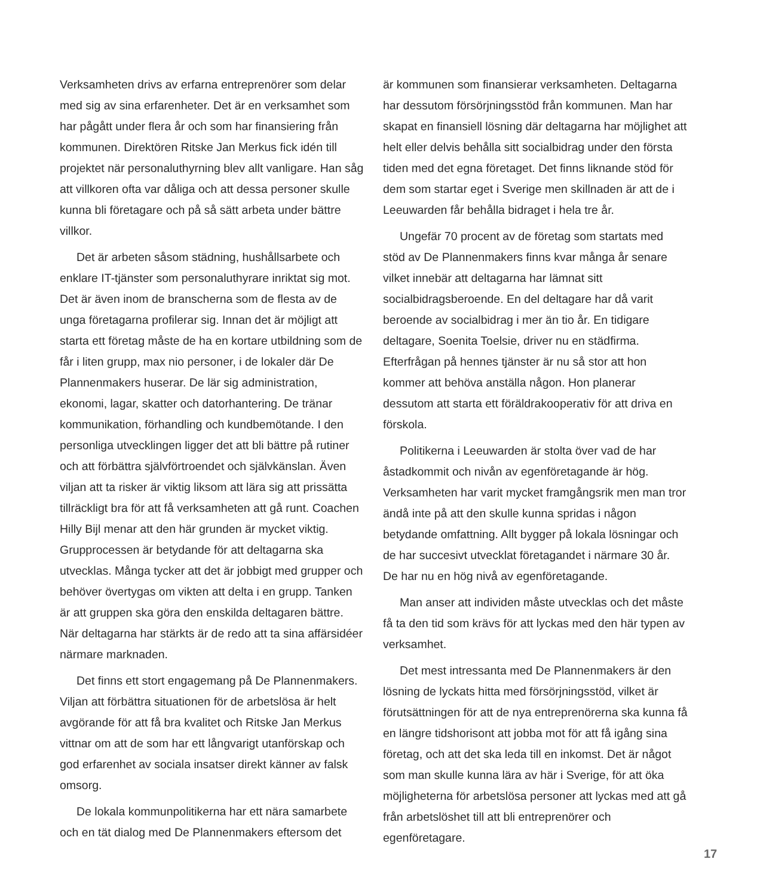Verksamheten drivs av erfarna entreprenörer som delar med sig av sina erfarenheter. Det är en verksamhet som har pågått under flera år och som har finansiering från kommunen. Direktören Ritske Jan Merkus fick idén till projektet när personaluthyrning blev allt vanligare. Han såg att villkoren ofta var dåliga och att dessa personer skulle kunna bli företagare och på så sätt arbeta under bättre villkor.
Det är arbeten såsom städning, hushållsarbete och enklare IT-tjänster som personaluthyrare inriktat sig mot. Det är även inom de branscherna som de flesta av de unga företagarna profilerar sig. Innan det är möjligt att starta ett företag måste de ha en kortare utbildning som de får i liten grupp, max nio personer, i de lokaler där De Plannenmakers huserar. De lär sig administration, ekonomi, lagar, skatter och datorhantering. De tränar kommunikation, förhandling och kundbemötande. I den personliga utvecklingen ligger det att bli bättre på rutiner och att förbättra självförtroendet och självkänslan. Även viljan att ta risker är viktig liksom att lära sig att prissätta tillräckligt bra för att få verksamheten att gå runt. Coachen Hilly Bijl menar att den här grunden är mycket viktig. Grupprocessen är betydande för att deltagarna ska utvecklas. Många tycker att det är jobbigt med grupper och behöver övertygas om vikten att delta i en grupp. Tanken är att gruppen ska göra den enskilda deltagaren bättre. När deltagarna har stärkts är de redo att ta sina affärsidéer närmare marknaden.
Det finns ett stort engagemang på De Plannenmakers. Viljan att förbättra situationen för de arbetslösa är helt avgörande för att få bra kvalitet och Ritske Jan Merkus vittnar om att de som har ett långvarigt utanförskap och god erfarenhet av sociala insatser direkt känner av falsk omsorg.
De lokala kommunpolitikerna har ett nära samarbete och en tät dialog med De Plannenmakers eftersom det
är kommunen som finansierar verksamheten. Deltagarna har dessutom försörjningsstöd från kommunen. Man har skapat en finansiell lösning där deltagarna har möjlighet att helt eller delvis behålla sitt socialbidrag under den första tiden med det egna företaget. Det finns liknande stöd för dem som startar eget i Sverige men skillnaden är att de i Leeuwarden får behålla bidraget i hela tre år.
Ungefär 70 procent av de företag som startats med stöd av De Plannenmakers finns kvar många år senare vilket innebär att deltagarna har lämnat sitt socialbidragsberoende. En del deltagare har då varit beroende av socialbidrag i mer än tio år. En tidigare deltagare, Soenita Toelsie, driver nu en städfirma. Efterfrågan på hennes tjänster är nu så stor att hon kommer att behöva anställa någon. Hon planerar dessutom att starta ett föräldrakooperativ för att driva en förskola.
Politikerna i Leeuwarden är stolta över vad de har åstadkommit och nivån av egenföretagande är hög. Verksamheten har varit mycket framgångsrik men man tror ändå inte på att den skulle kunna spridas i någon betydande omfattning. Allt bygger på lokala lösningar och de har succesivt utvecklat företagandet i närmare 30 år. De har nu en hög nivå av egenföretagande.
Man anser att individen måste utvecklas och det måste få ta den tid som krävs för att lyckas med den här typen av verksamhet.
Det mest intressanta med De Plannenmakers är den lösning de lyckats hitta med försörjningsstöd, vilket är förutsättningen för att de nya entreprenörerna ska kunna få en längre tidshorisont att jobba mot för att få igång sina företag, och att det ska leda till en inkomst. Det är något som man skulle kunna lära av här i Sverige, för att öka möjligheterna för arbetslösa personer att lyckas med att gå från arbetslöshet till att bli entreprenörer och egenföretagare.
17